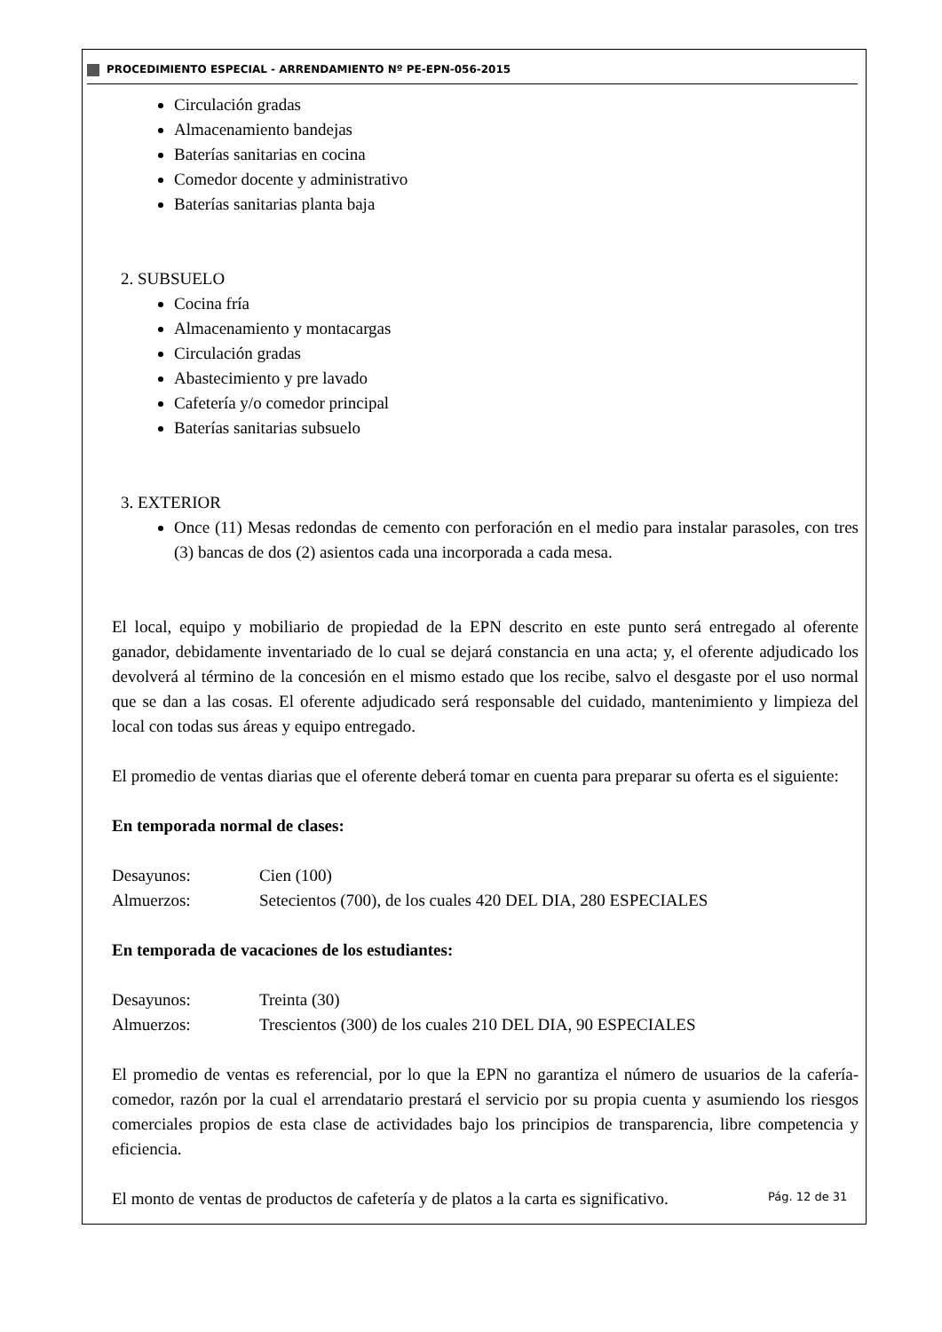PROCEDIMIENTO ESPECIAL - ARRENDAMIENTO Nº PE-EPN-056-2015
Circulación gradas
Almacenamiento bandejas
Baterías sanitarias en cocina
Comedor docente y administrativo
Baterías sanitarias planta baja
2. SUBSUELO
Cocina fría
Almacenamiento y montacargas
Circulación gradas
Abastecimiento y pre lavado
Cafetería y/o comedor principal
Baterías sanitarias subsuelo
3. EXTERIOR
Once (11) Mesas redondas de cemento con perforación en el medio para instalar parasoles, con tres (3) bancas de dos (2) asientos cada una incorporada a cada mesa.
El local, equipo y mobiliario de propiedad de la EPN descrito en este punto será entregado al oferente ganador, debidamente inventariado de lo cual se dejará constancia en una acta; y, el oferente adjudicado los devolverá al término de la concesión en el mismo estado que los recibe, salvo el desgaste por el uso normal que se dan a las cosas. El oferente adjudicado será responsable del cuidado, mantenimiento y limpieza del local con todas sus áreas y equipo entregado.
El promedio de ventas diarias que el oferente deberá tomar en cuenta para preparar su oferta es el siguiente:
En temporada normal de clases:
Desayunos: Cien (100)
Almuerzos: Setecientos (700), de los cuales 420 DEL DIA, 280 ESPECIALES
En temporada de vacaciones de los estudiantes:
Desayunos: Treinta (30)
Almuerzos: Trescientos (300) de los cuales 210 DEL DIA, 90 ESPECIALES
El promedio de ventas es referencial, por lo que la EPN no garantiza el número de usuarios de la cafería-comedor, razón por la cual el arrendatario prestará el servicio por su propia cuenta y asumiendo los riesgos comerciales propios de esta clase de actividades bajo los principios de transparencia, libre competencia y eficiencia.
El monto de ventas de productos de cafetería y de platos a la carta es significativo.
Pág. 12 de 31